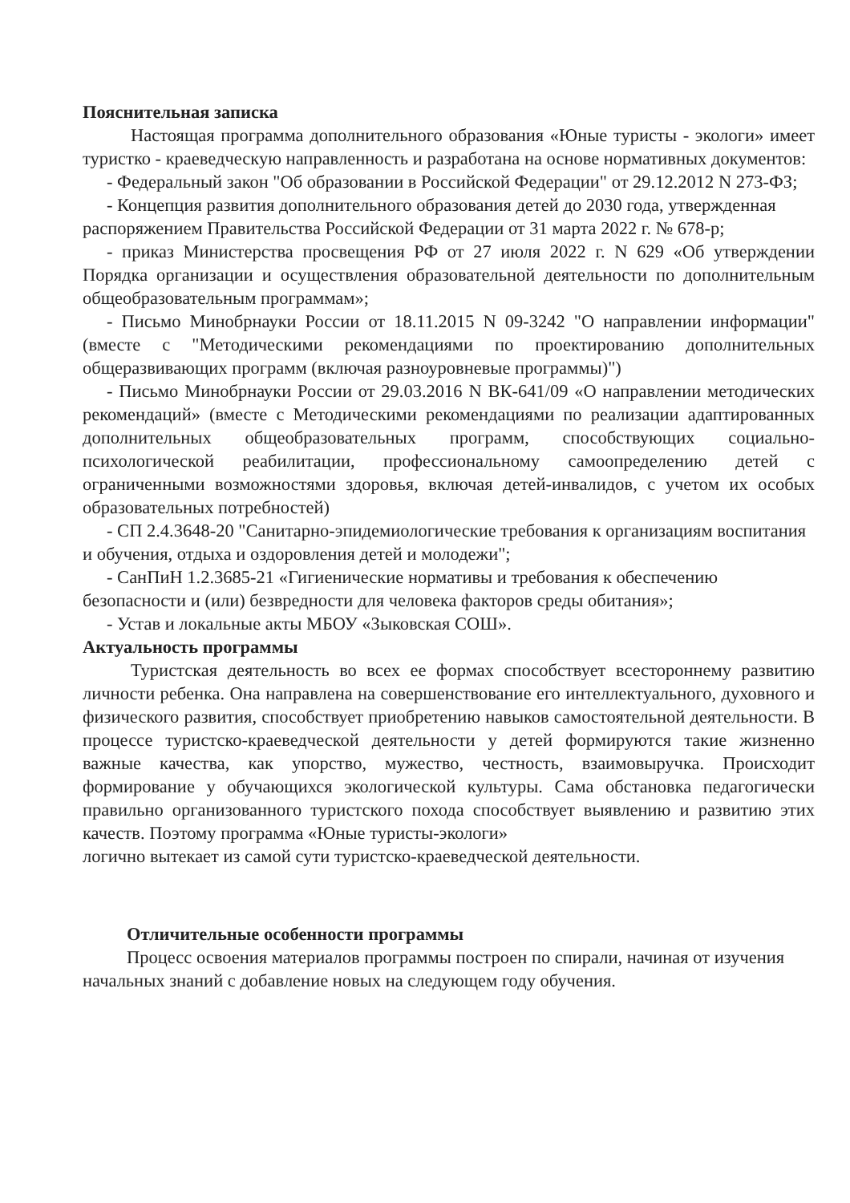Пояснительная записка
Настоящая программа дополнительного образования «Юные туристы - экологи» имеет туристко - краеведческую направленность и разработана на основе нормативных документов:
- Федеральный закон "Об образовании в Российской Федерации" от 29.12.2012 N 273-ФЗ;
- Концепция развития дополнительного образования детей до 2030 года, утвержденная распоряжением Правительства Российской Федерации от 31 марта 2022 г. № 678-р;
- приказ Министерства просвещения РФ от 27 июля 2022 г. N 629 «Об утверждении Порядка организации и осуществления образовательной деятельности по дополнительным общеобразовательным программам»;
- Письмо Минобрнауки России от 18.11.2015 N 09-3242 "О направлении информации" (вместе с "Методическими рекомендациями по проектированию дополнительных общеразвивающих программ (включая разноуровневые программы)")
- Письмо Минобрнауки России от 29.03.2016 N ВК-641/09 «О направлении методических рекомендаций» (вместе с Методическими рекомендациями по реализации адаптированных дополнительных общеобразовательных программ, способствующих социально-психологической реабилитации, профессиональному самоопределению детей с ограниченными возможностями здоровья, включая детей-инвалидов, с учетом их особых образовательных потребностей)
- СП 2.4.3648-20 "Санитарно-эпидемиологические требования к организациям воспитания и обучения, отдыха и оздоровления детей и молодежи";
- СанПиН 1.2.3685-21 «Гигиенические нормативы и требования к обеспечению безопасности и (или) безвредности для человека факторов среды обитания»;
- Устав и локальные акты МБОУ «Зыковская СОШ».
Актуальность программы
Туристская деятельность во всех ее формах способствует всестороннему развитию личности ребенка. Она направлена на совершенствование его интеллектуального, духовного и физического развития, способствует приобретению навыков самостоятельной деятельности. В процессе туристско-краеведческой деятельности у детей формируются такие жизненно важные качества, как упорство, мужество, честность, взаимовыручка. Происходит формирование у обучающихся экологической культуры. Сама обстановка педагогически правильно организованного туристского похода способствует выявлению и развитию этих качеств. Поэтому программа «Юные туристы-экологи»
логично вытекает из самой сути туристско-краеведческой деятельности.
Отличительные особенности программы
Процесс освоения материалов программы построен по спирали, начиная от изучения начальных знаний с добавление новых на следующем году обучения.